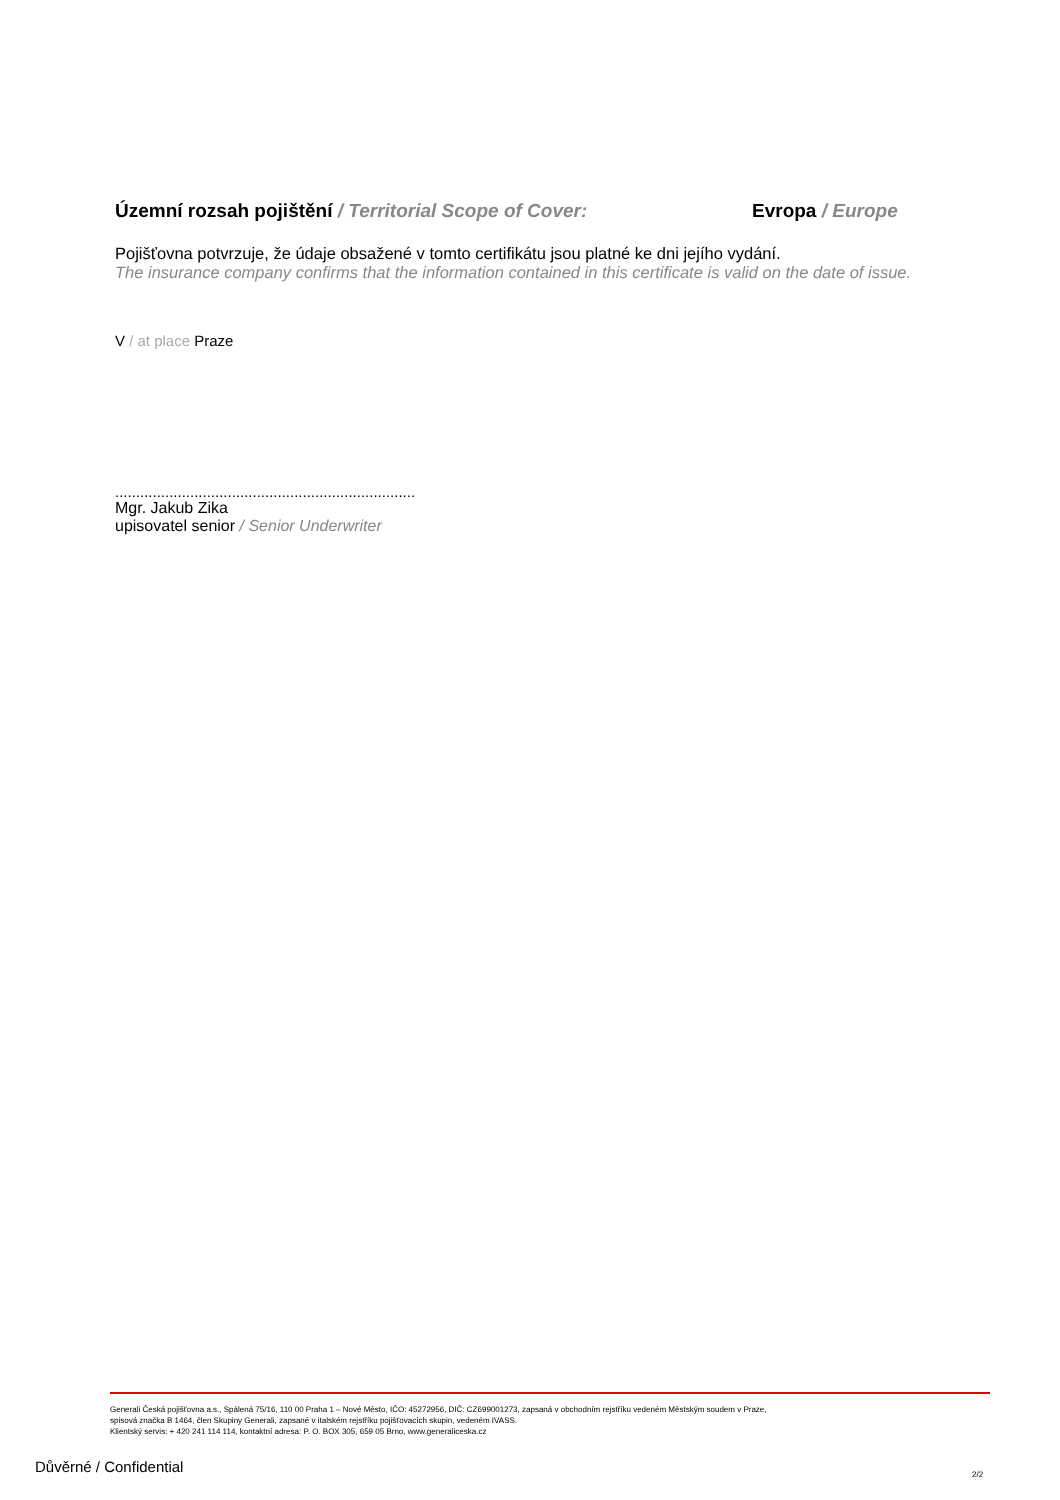Územní rozsah pojištění / Territorial Scope of Cover: Evropa / Europe
Pojišťovna potvrzuje, že údaje obsažené v tomto certifikátu jsou platné ke dni jejího vydání.
The insurance company confirms that the information contained in this certificate is valid on the date of issue.
V / at place Praze
........................................................................
Mgr. Jakub Zika
upisovatel senior / Senior Underwriter
Generali Česká pojišťovna a.s., Spálená 75/16, 110 00 Praha 1 – Nové Město, IČO: 45272956, DIČ: CZ699001273, zapsaná v obchodním rejstříku vedeném Městským soudem v Praze,
spisová značka B 1464, člen Skupiny Generali, zapsané v italském rejstříku pojišťovacích skupin, vedeném IVASS.
Klientský servis: + 420 241 114 114, kontaktní adresa: P. O. BOX 305, 659 05 Brno, www.generaliceska.cz
Důvěrné / Confidential 2/2